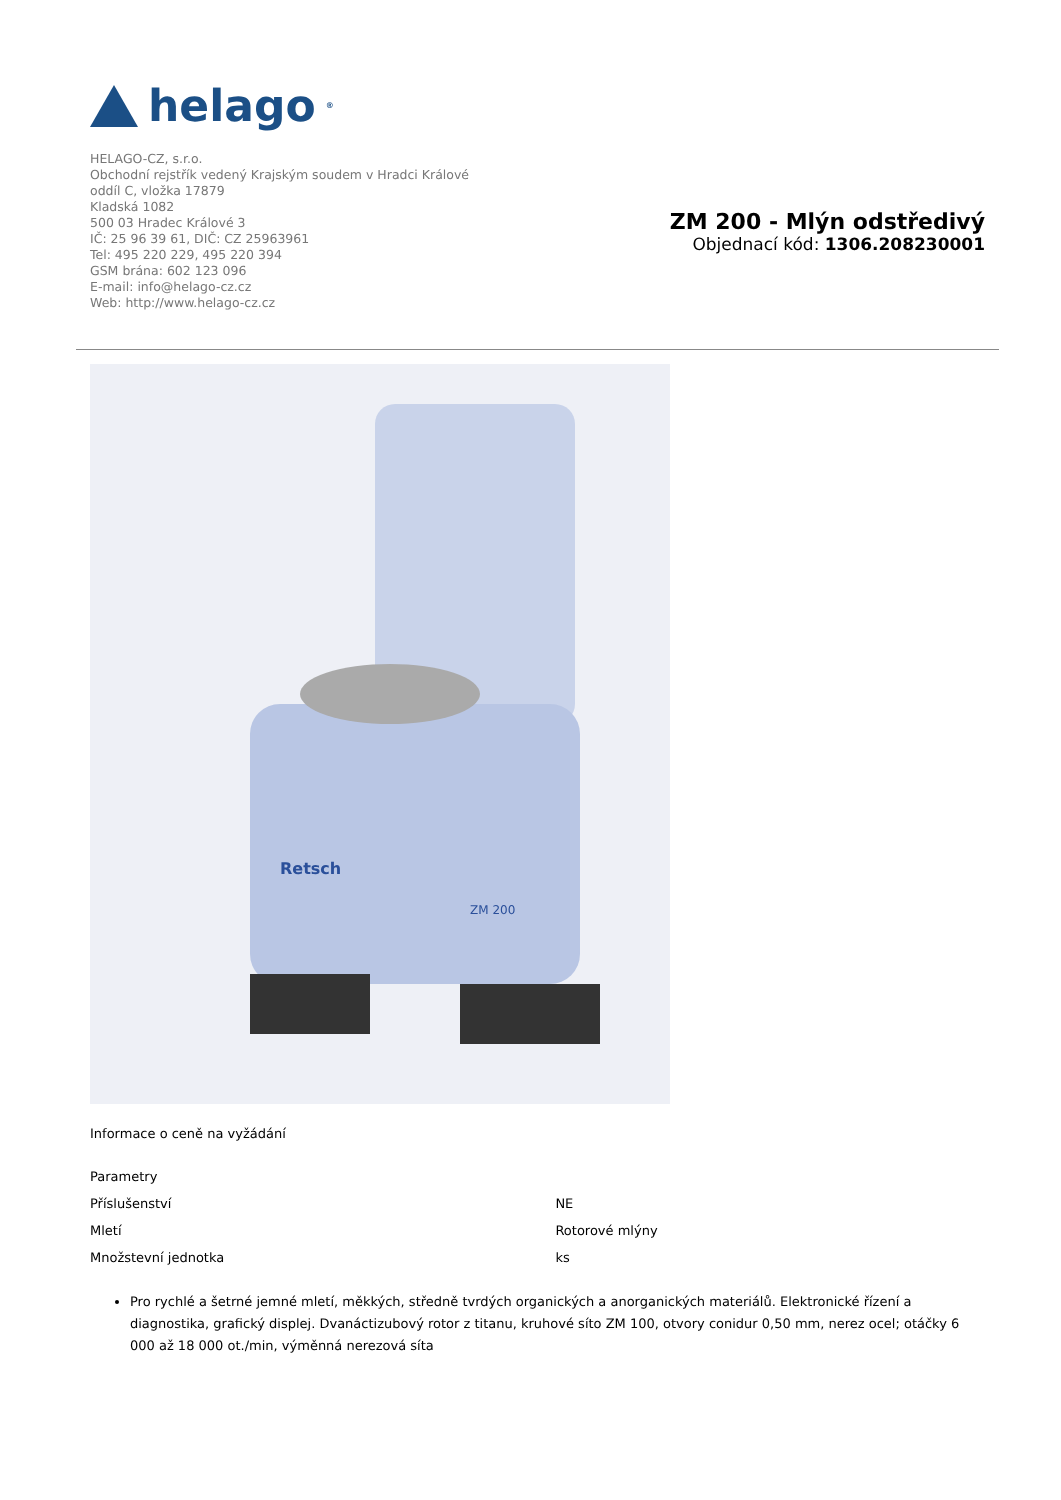helago<sup>®</sup>
HELAGO-CZ, s.r.o.
Obchodní rejstřík vedený Krajským soudem v Hradci Králové
oddíl C, vložka 17879
Kladská 1082
500 03 Hradec Králové 3
IČ: 25 96 39 61, DIČ: CZ 25963961
Tel: 495 220 229, 495 220 394
GSM brána: 602 123 096
E-mail: info@helago-cz.cz
Web: http://www.helago-cz.cz
ZM 200 - Mlýn odstředivý
Objednací kód: 1306.208230001
Retsch
ZM 200
Informace o ceně na vyžádání
| Parametry | |
| Příslušenství | NE |
| Mletí | Rotorové mlýny |
| Množstevní jednotka | ks |
Pro rychlé a šetrné jemné mletí, měkkých, středně tvrdých organických a anorganických materiálů. Elektronické řízení a diagnostika, grafický displej. Dvanáctizubový rotor z titanu, kruhové síto ZM 100, otvory conidur 0,50 mm, nerez ocel; otáčky 6 000 až 18 000 ot./min, výměnná nerezová síta